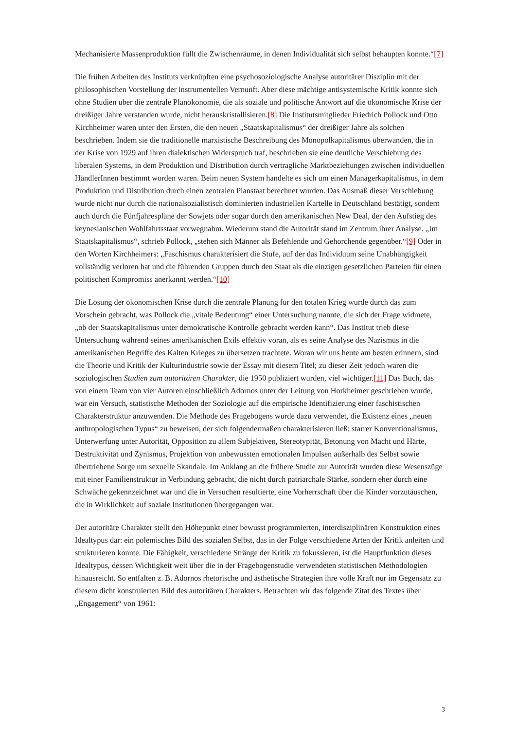Mechanisierte Massenproduktion füllt die Zwischenräume, in denen Individualität sich selbst behaupten konnte.“[7]
Die frühen Arbeiten des Instituts verknüpften eine psychosoziologische Analyse autoritärer Disziplin mit der philosophischen Vorstellung der instrumentellen Vernunft. Aber diese mächtige antisystemische Kritik konnte sich ohne Studien über die zentrale Planökonomie, die als soziale und politische Antwort auf die ökonomische Krise der dreißiger Jahre verstanden wurde, nicht herauskristallisieren.[8] Die Institutsmitglieder Friedrich Pollock und Otto Kirchheimer waren unter den Ersten, die den neuen „Staatskapitalismus“ der dreißiger Jahre als solchen beschrieben. Indem sie die traditionelle marxistische Beschreibung des Monopolkapitalismus überwanden, die in der Krise von 1929 auf ihren dialektischen Widerspruch traf, beschrieben sie eine deutliche Verschiebung des liberalen Systems, in dem Produktion und Distribution durch vertragliche Marktbeziehungen zwischen individuellen HändlerInnen bestimmt worden waren. Beim neuen System handelte es sich um einen Managerkapitalismus, in dem Produktion und Distribution durch einen zentralen Planstaat berechnet wurden. Das Ausmaß dieser Verschiebung wurde nicht nur durch die nationalsozialistisch dominierten industriellen Kartelle in Deutschland bestätigt, sondern auch durch die Fünfjahrespläne der Sowjets oder sogar durch den amerikanischen New Deal, der den Aufstieg des keynesianischen Wohlfahrtsstaat vorwegnahm. Wiederum stand die Autorität stand im Zentrum ihrer Analyse. „Im Staatskapitalismus“, schrieb Pollock, „stehen sich Männer als Befehlende und Gehorchende gegenüber.“[9] Oder in den Worten Kirchheimers: „Faschismus charakterisiert die Stufe, auf der das Individuum seine Unabhängigkeit vollständig verloren hat und die führenden Gruppen durch den Staat als die einzigen gesetzlichen Parteien für einen politischen Kompromiss anerkannt werden.“[10]
Die Lösung der ökonomischen Krise durch die zentrale Planung für den totalen Krieg wurde durch das zum Vorschein gebracht, was Pollock die „vitale Bedeutung“ einer Untersuchung nannte, die sich der Frage widmete, „ob der Staatskapitalismus unter demokratische Kontrolle gebracht werden kann“. Das Institut trieb diese Untersuchung während seines amerikanischen Exils effektiv voran, als es seine Analyse des Nazismus in die amerikanischen Begriffe des Kalten Krieges zu übersetzen trachtete. Woran wir uns heute am besten erinnern, sind die Theorie und Kritik der Kulturindustrie sowie der Essay mit diesem Titel; zu dieser Zeit jedoch waren die soziologischen Studien zum autoritären Charakter, die 1950 publiziert wurden, viel wichtiger.[11] Das Buch, das von einem Team von vier Autoren einschließlich Adornos unter der Leitung von Horkheimer geschrieben wurde, war ein Versuch, statistische Methoden der Soziologie auf die empirische Identifizierung einer faschistischen Charakterstruktur anzuwenden. Die Methode des Fragebogens wurde dazu verwendet, die Existenz eines „neuen anthropologischen Typus“ zu beweisen, der sich folgendermaßen charakterisieren ließ: starrer Konventionalismus, Unterwerfung unter Autorität, Opposition zu allem Subjektiven, Stereotypität, Betonung von Macht und Härte, Destruktivität und Zynismus, Projektion von unbewussten emotionalen Impulsen außerhalb des Selbst sowie übertriebene Sorge um sexuelle Skandale. Im Anklang an die frühere Studie zur Autorität wurden diese Wesenszüge mit einer Familienstruktur in Verbindung gebracht, die nicht durch patriarchale Stärke, sondern eher durch eine Schwäche gekennzeichnet war und die in Versuchen resultierte, eine Vorherrschaft über die Kinder vorzutäuschen, die in Wirklichkeit auf soziale Institutionen übergegangen war.
Der autoritäre Charakter stellt den Höhepunkt einer bewusst programmierten, interdisziplinären Konstruktion eines Idealtypus dar: ein polemisches Bild des sozialen Selbst, das in der Folge verschiedene Arten der Kritik anleiten und strukturieren konnte. Die Fähigkeit, verschiedene Stränge der Kritik zu fokussieren, ist die Hauptfunktion dieses Idealtypus, dessen Wichtigkeit weit über die in der Fragebogenstudie verwendeten statistischen Methodologien hinausreicht. So entfalten z. B. Adornos rhetorische und ästhetische Strategien ihre volle Kraft nur im Gegensatz zu diesem dicht konstruierten Bild des autoritären Charakters. Betrachten wir das folgende Zitat des Textes über „Engagement“ von 1961:
3